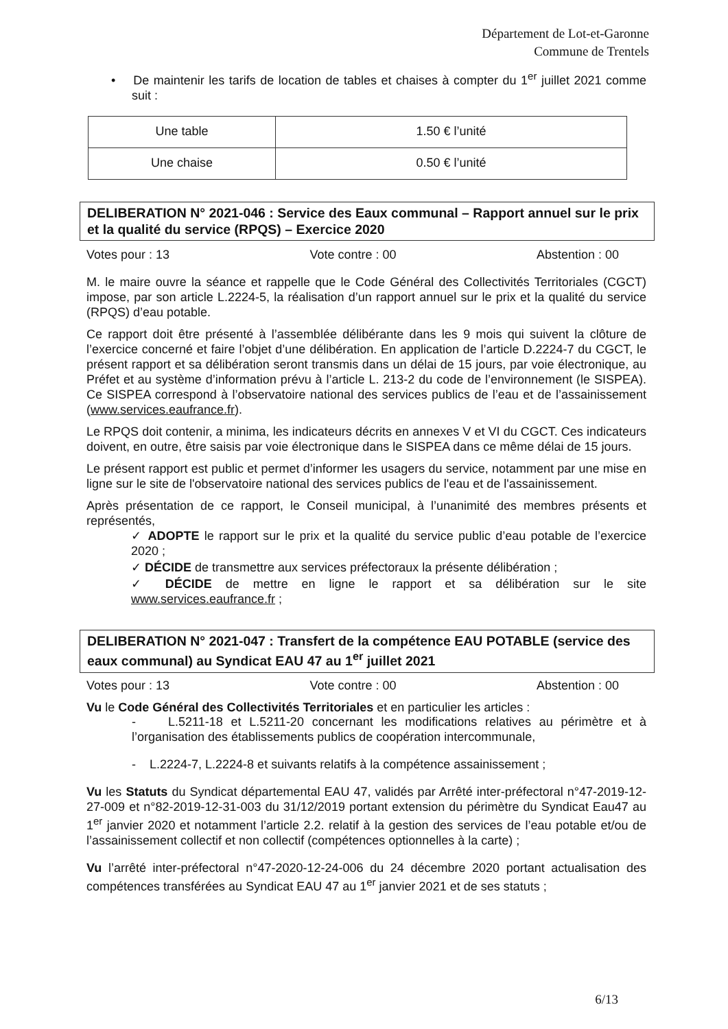Département de Lot-et-Garonne
Commune de Trentels
• De maintenir les tarifs de location de tables et chaises à compter du 1<sup>er</sup> juillet 2021 comme suit :
| Une table | 1.50 € l’unité |
| Une chaise | 0.50 € l’unité |
DELIBERATION N° 2021-046 : Service des Eaux communal – Rapport annuel sur le prix et la qualité du service (RPQS) – Exercice 2020
Votes pour : 13 Vote contre : 00 Abstention : 00
M. le maire ouvre la séance et rappelle que le Code Général des Collectivités Territoriales (CGCT) impose, par son article L.2224-5, la réalisation d’un rapport annuel sur le prix et la qualité du service (RPQS) d’eau potable.
Ce rapport doit être présenté à l’assemblée délibérante dans les 9 mois qui suivent la clôture de l’exercice concerné et faire l’objet d’une délibération. En application de l’article D.2224-7 du CGCT, le présent rapport et sa délibération seront transmis dans un délai de 15 jours, par voie électronique, au Préfet et au système d’information prévu à l’article L. 213-2 du code de l’environnement (le SISPEA). Ce SISPEA correspond à l’observatoire national des services publics de l’eau et de l’assainissement (www.services.eaufrance.fr).
Le RPQS doit contenir, a minima, les indicateurs décrits en annexes V et VI du CGCT. Ces indicateurs doivent, en outre, être saisis par voie électronique dans le SISPEA dans ce même délai de 15 jours.
Le présent rapport est public et permet d’informer les usagers du service, notamment par une mise en ligne sur le site de l'observatoire national des services publics de l'eau et de l'assainissement.
Après présentation de ce rapport, le Conseil municipal, à l’unanimité des membres présents et représentés,
✓ ADOPTE le rapport sur le prix et la qualité du service public d’eau potable de l’exercice 2020 ;
✓ DÉCIDE de transmettre aux services préfectoraux la présente délibération ;
✓ DÉCIDE de mettre en ligne le rapport et sa délibération sur le site www.services.eaufrance.fr ;
DELIBERATION N° 2021-047 : Transfert de la compétence EAU POTABLE (service des eaux communal) au Syndicat EAU 47 au 1<sup>er</sup> juillet 2021
Votes pour : 13 Vote contre : 00 Abstention : 00
Vu le Code Général des Collectivités Territoriales et en particulier les articles :
- L.5211-18 et L.5211-20 concernant les modifications relatives au périmètre et à l’organisation des établissements publics de coopération intercommunale,
- L.2224-7, L.2224-8 et suivants relatifs à la compétence assainissement ;
Vu les Statuts du Syndicat départemental EAU 47, validés par Arrêté inter-préfectoral n°47-2019-12-27-009 et n°82-2019-12-31-003 du 31/12/2019 portant extension du périmètre du Syndicat Eau47 au 1<sup>er</sup> janvier 2020 et notamment l’article 2.2. relatif à la gestion des services de l’eau potable et/ou de l’assainissement collectif et non collectif (compétences optionnelles à la carte) ;
Vu l’arrêté inter-préfectoral n°47-2020-12-24-006 du 24 décembre 2020 portant actualisation des compétences transférées au Syndicat EAU 47 au 1<sup>er</sup> janvier 2021 et de ses statuts ;
6/13